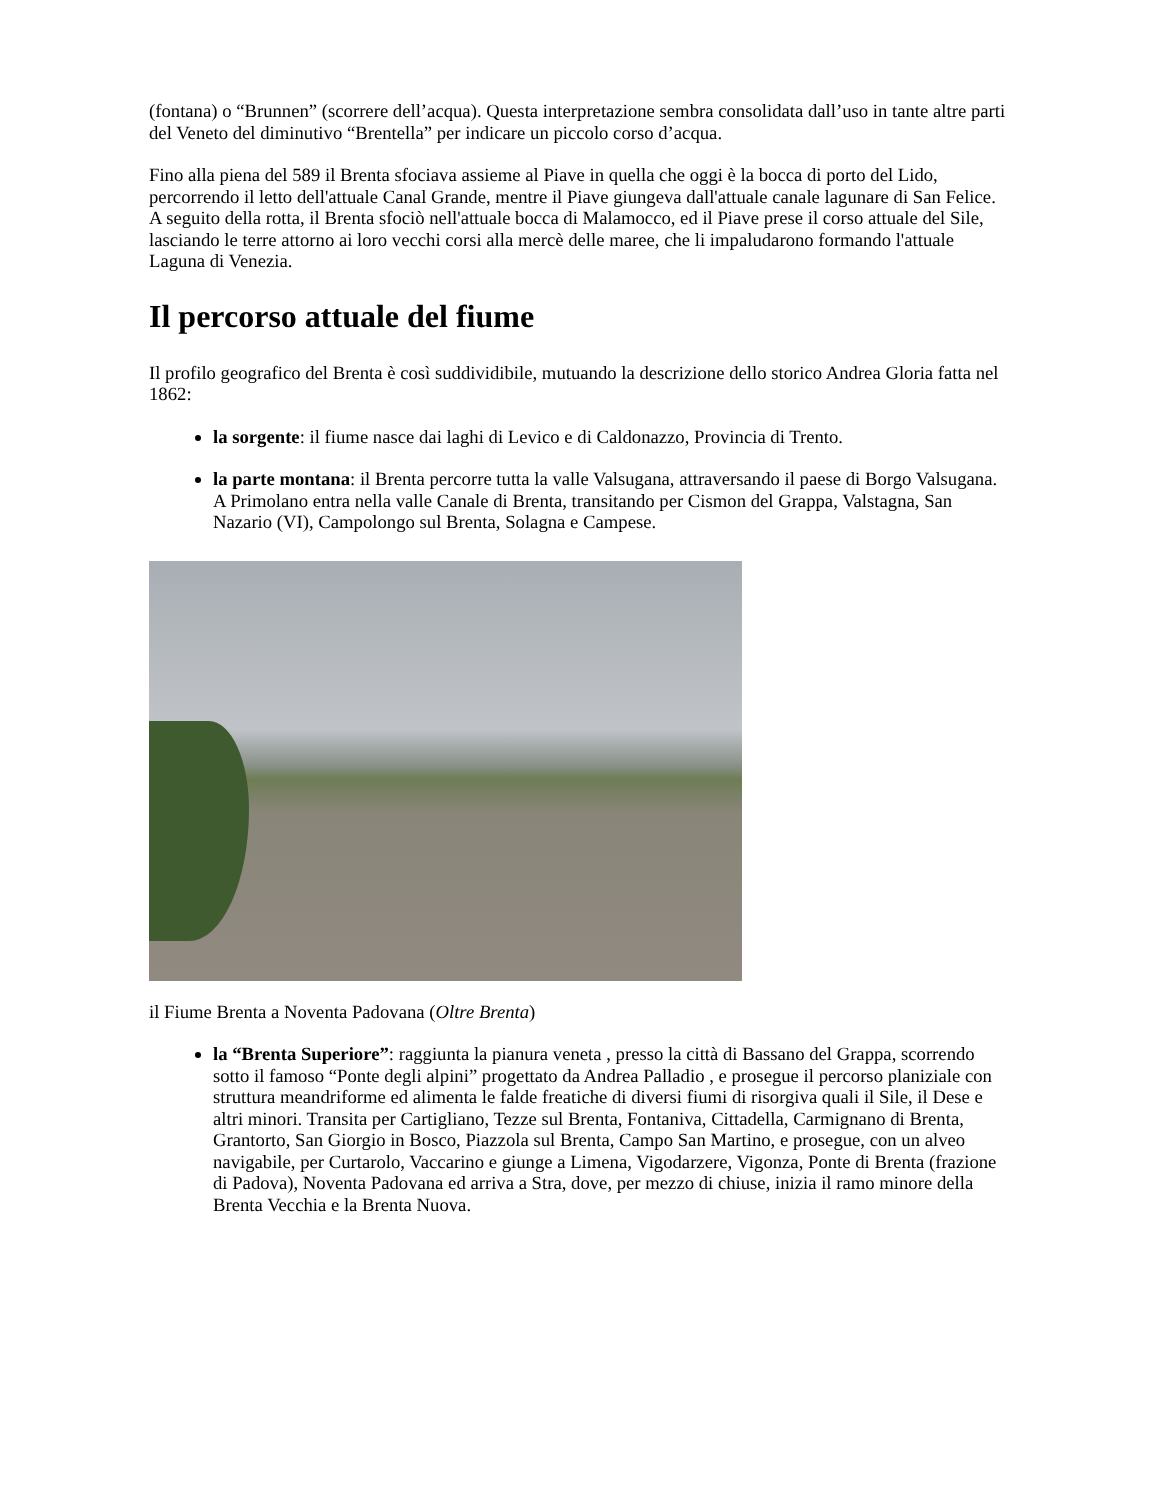(fontana) o “Brunnen” (scorrere dell’acqua). Questa interpretazione sembra consolidata dall’uso in tante altre parti del Veneto del diminutivo “Brentella” per indicare un piccolo corso d’acqua.
Fino alla piena del 589 il Brenta sfociava assieme al Piave in quella che oggi è la bocca di porto del Lido, percorrendo il letto dell'attuale Canal Grande, mentre il Piave giungeva dall'attuale canale lagunare di San Felice. A seguito della rotta, il Brenta sfociò nell'attuale bocca di Malamocco, ed il Piave prese il corso attuale del Sile, lasciando le terre attorno ai loro vecchi corsi alla mercè delle maree, che li impaludarono formando l'attuale Laguna di Venezia.
Il percorso attuale del fiume
Il profilo geografico del Brenta è così suddividibile, mutuando la descrizione dello storico Andrea Gloria fatta nel 1862:
la sorgente: il fiume nasce dai laghi di Levico e di Caldonazzo, Provincia di Trento.
la parte montana: il Brenta percorre tutta la valle Valsugana, attraversando il paese di Borgo Valsugana. A Primolano entra nella valle Canale di Brenta, transitando per Cismon del Grappa, Valstagna, San Nazario (VI), Campolongo sul Brenta, Solagna e Campese.
il Fiume Brenta a Noventa Padovana (Oltre Brenta)
la “Brenta Superiore”: raggiunta la pianura veneta , presso la città di Bassano del Grappa, scorrendo sotto il famoso “Ponte degli alpini” progettato da Andrea Palladio , e prosegue il percorso planiziale con struttura meandriforme ed alimenta le falde freatiche di diversi fiumi di risorgiva quali il Sile, il Dese e altri minori. Transita per Cartigliano, Tezze sul Brenta, Fontaniva, Cittadella, Carmignano di Brenta, Grantorto, San Giorgio in Bosco, Piazzola sul Brenta, Campo San Martino, e prosegue, con un alveo navigabile, per Curtarolo, Vaccarino e giunge a Limena, Vigodarzere, Vigonza, Ponte di Brenta (frazione di Padova), Noventa Padovana ed arriva a Stra, dove, per mezzo di chiuse, inizia il ramo minore della Brenta Vecchia e la Brenta Nuova.